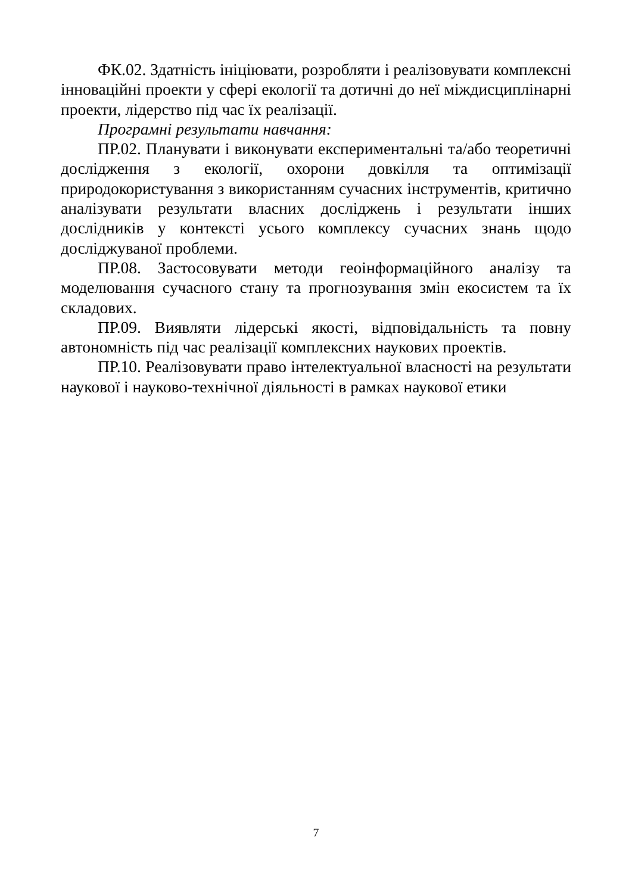ФК.02. Здатність ініціювати, розробляти і реалізовувати комплексні інноваційні проекти у сфері екології та дотичні до неї міждисциплінарні проекти, лідерство під час їх реалізації.
Програмні результати навчання:
ПР.02. Планувати і виконувати експериментальні та/або теоретичні дослідження з екології, охорони довкілля та оптимізації природокористування з використанням сучасних інструментів, критично аналізувати результати власних досліджень і результати інших дослідників у контексті усього комплексу сучасних знань щодо досліджуваної проблеми.
ПР.08. Застосовувати методи геоінформаційного аналізу та моделювання сучасного стану та прогнозування змін екосистем та їх складових.
ПР.09. Виявляти лідерські якості, відповідальність та повну автономність під час реалізації комплексних наукових проектів.
ПР.10. Реалізовувати право інтелектуальної власності на результати наукової і науково-технічної діяльності в рамках наукової етики
7